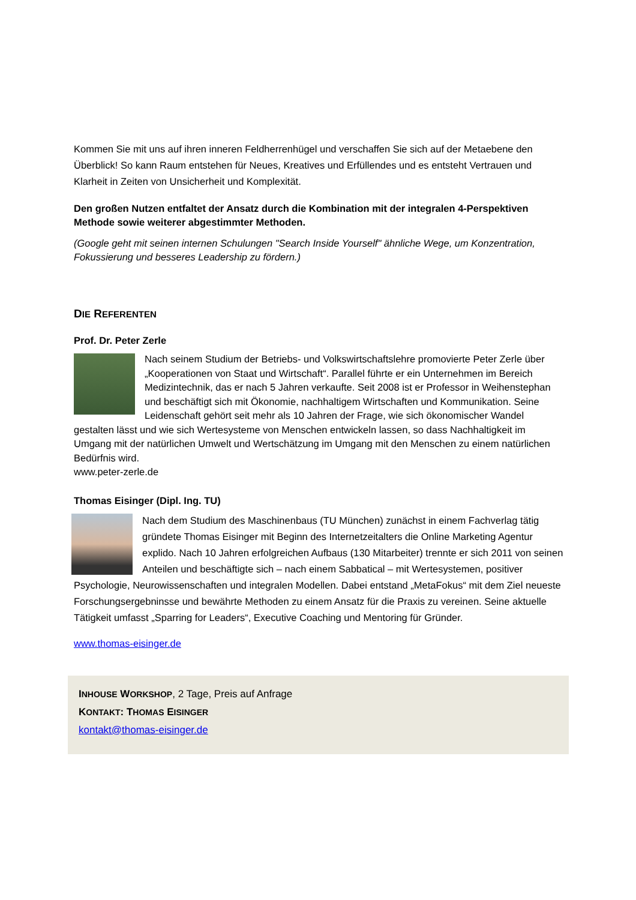Kommen Sie mit uns auf ihren inneren Feldherrenhügel und verschaffen Sie sich auf der Metaebene den Überblick! So kann Raum entstehen für Neues, Kreatives und Erfüllendes und es entsteht Vertrauen und Klarheit in Zeiten von Unsicherheit und Komplexität.
Den großen Nutzen entfaltet der Ansatz durch die Kombination mit der integralen 4-Perspektiven Methode sowie weiterer abgestimmter Methoden.
(Google geht mit seinen internen Schulungen "Search Inside Yourself" ähnliche Wege, um Konzentration, Fokussierung und besseres Leadership zu fördern.)
DIE REFERENTEN
Prof. Dr. Peter Zerle
Nach seinem Studium der Betriebs- und Volkswirtschaftslehre promovierte Peter Zerle über „Kooperationen von Staat und Wirtschaft“. Parallel führte er ein Unternehmen im Bereich Medizintechnik, das er nach 5 Jahren verkaufte. Seit 2008 ist er Professor in Weihenstephan und beschäftigt sich mit Ökonomie, nachhaltigem Wirtschaften und Kommunikation. Seine Leidenschaft gehört seit mehr als 10 Jahren der Frage, wie sich ökonomischer Wandel gestalten lässt und wie sich Wertesysteme von Menschen entwickeln lassen, so dass Nachhaltigkeit im Umgang mit der natürlichen Umwelt und Wertschätzung im Umgang mit den Menschen zu einem natürlichen Bedürfnis wird.
www.peter-zerle.de
Thomas Eisinger (Dipl. Ing. TU)
Nach dem Studium des Maschinenbaus (TU München) zunächst in einem Fachverlag tätig gründete Thomas Eisinger mit Beginn des Internetzeitalters die Online Marketing Agentur explido. Nach 10 Jahren erfolgreichen Aufbaus (130 Mitarbeiter) trennte er sich 2011 von seinen Anteilen und beschäftigte sich – nach einem Sabbatical – mit Wertesystemen, positiver Psychologie, Neurowissenschaften und integralen Modellen. Dabei entstand „MetaFokus“ mit dem Ziel neueste Forschungsergebninsse und bewährte Methoden zu einem Ansatz für die Praxis zu vereinen. Seine aktuelle Tätigkeit umfasst „Sparring for Leaders“, Executive Coaching und Mentoring für Gründer.
www.thomas-eisinger.de
INHOUSE WORKSHOP, 2 Tage, Preis auf Anfrage
KONTAKT: THOMAS EISINGER
kontakt@thomas-eisinger.de